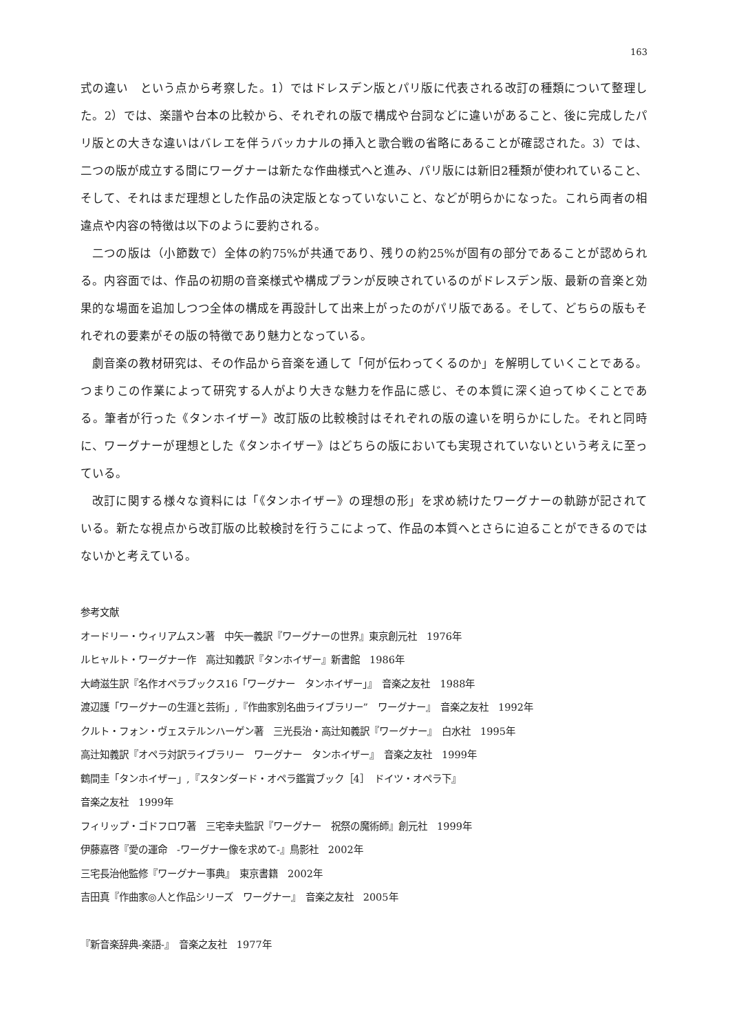163
式の違い　という点から考察した。1）ではドレスデン版とパリ版に代表される改訂の種類について整理した。2）では、楽譜や台本の比較から、それぞれの版で構成や台詞などに違いがあること、後に完成したパリ版との大きな違いはバレエを伴うバッカナルの挿入と歌合戦の省略にあることが確認された。3）では、二つの版が成立する間にワーグナーは新たな作曲様式へと進み、パリ版には新旧2種類が使われていること、そして、それはまだ理想とした作品の決定版となっていないこと、などが明らかになった。これら両者の相違点や内容の特徴は以下のように要約される。
二つの版は（小節数で）全体の約75%が共通であり、残りの約25%が固有の部分であることが認められる。内容面では、作品の初期の音楽様式や構成プランが反映されているのがドレスデン版、最新の音楽と効果的な場面を追加しつつ全体の構成を再設計して出来上がったのがパリ版である。そして、どちらの版もそれぞれの要素がその版の特徴であり魅力となっている。
劇音楽の教材研究は、その作品から音楽を通して「何が伝わってくるのか」を解明していくことである。つまりこの作業によって研究する人がより大きな魅力を作品に感じ、その本質に深く迫ってゆくことである。筆者が行った《タンホイザー》改訂版の比較検討はそれぞれの版の違いを明らかにした。それと同時に、ワーグナーが理想とした《タンホイザー》はどちらの版においても実現されていないという考えに至っている。
改訂に関する様々な資料には「《タンホイザー》の理想の形」を求め続けたワーグナーの軌跡が記されている。新たな視点から改訂版の比較検討を行うこによって、作品の本質へとさらに迫ることができるのではないかと考えている。
参考文献
オードリー・ウィリアムスン著　中矢一義訳『ワーグナーの世界』東京創元社　1976年
ルヒャルト・ワーグナー作　高辻知義訳『タンホイザー』新書館　1986年
大崎滋生訳『名作オペラブックス16「ワーグナー　タンホイザー」』　音楽之友社　1988年
渡辺護「ワーグナーの生涯と芸術」,『作曲家別名曲ライブラリー”　ワーグナー』　音楽之友社　1992年
クルト・フォン・ヴェステルンハーゲン著　三光長治・高辻知義訳『ワーグナー』　白水社　1995年
高辻知義訳『オペラ対訳ライブラリー　ワーグナー　タンホイザー』　音楽之友社　1999年
鶴間圭「タンホイザー」,『スタンダード・オペラ鑑賞ブック［4］　ドイツ・オペラ下』
音楽之友社　1999年
フィリップ・ゴドフロワ著　三宅幸夫監訳『ワーグナー　祝祭の魔術師』創元社　1999年
伊藤嘉啓『愛の運命　-ワーグナー像を求めて-』鳥影社　2002年
三宅長治他監修『ワーグナー事典』　東京書籍　2002年
吉田真『作曲家◎人と作品シリーズ　ワーグナー』　音楽之友社　2005年
『新音楽辞典-楽語-』　音楽之友社　1977年